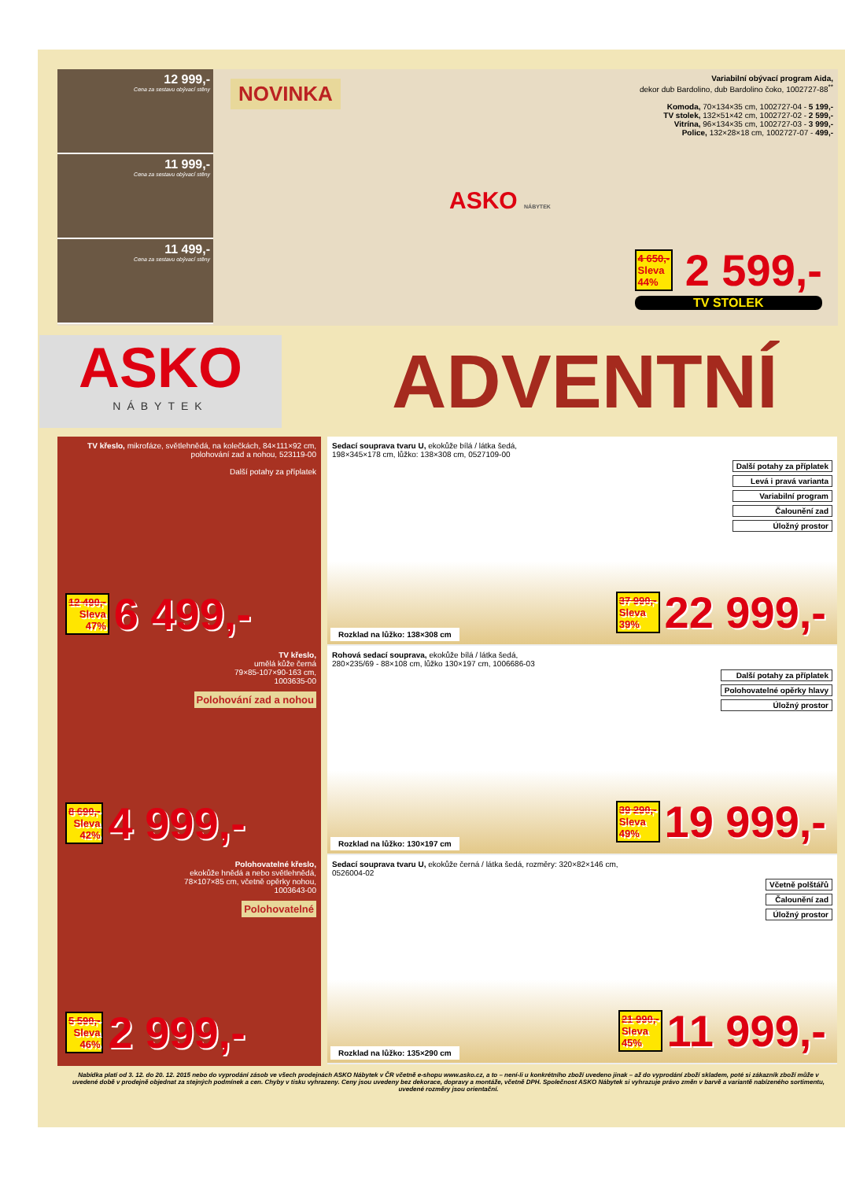12 999,-
Cena za sestavu obývací stěny
11 999,-
Cena za sestavu obývací stěny
11 499,-
Cena za sestavu obývací stěny
NOVINKA
Variabilní obývací program Aida,
dekor dub Bardolino, dub Bardolino čoko, 1002727-88<sup>**</sup>
Komoda, 70×134×35 cm, 1002727-04 - 5 199,-
TV stolek, 132×51×42 cm, 1002727-02 - 2 599,-
Vitrína, 96×134×35 cm, 1002727-03 - 3 999,-
Police, 132×28×18 cm, 1002727-07 - 499,-
ASKO NÁBYTEK
4 650,-
Sleva
44% 2 599,-
TV STOLEK
ASKO
NÁBYTEK
ADVENTNÍ
TV křeslo, mikrofáze, světlehnědá, na kolečkách, 84×111×92 cm, polohování zad a nohou, 523119-00
Další potahy za příplatek
12 490,-
Sleva
47% 6 499,-
TV křeslo,
umělá kůže černá
79×85-107×90-163 cm,
1003635-00
Polohování zad a nohou
8 690,-
Sleva
42% 4 999,-
Polohovatelné křeslo,
ekokůže hnědá a nebo světlehnědá,
78×107×85 cm, včetně opěrky nohou,
1003643-00
Polohovatelné
5 590,-
Sleva
46% 2 999,-
Sedací souprava tvaru U, ekokůže bílá / látka šedá,
198×345×178 cm, lůžko: 138×308 cm, 0527109-00
Další potahy za příplatek
Levá i pravá varianta
Variabilní program
Čalounění zad
Úložný prostor
Rozklad na lůžko: 138×308 cm
37 990,-
Sleva
39% 22 999,-
Rohová sedací souprava, ekokůže bílá / látka šedá,
280×235/69 - 88×108 cm, lůžko 130×197 cm, 1006686-03
Další potahy za příplatek
Polohovatelné opěrky hlavy
Úložný prostor
Rozklad na lůžko: 130×197 cm
39 290,-
Sleva
49% 19 999,-
Sedací souprava tvaru U, ekokůže černá / látka šedá, rozměry: 320×82×146 cm,
0526004-02
Včetně polštářů
Čalounění zad
Úložný prostor
Rozklad na lůžko: 135×290 cm
21 990,-
Sleva
45% 11 999,-
Nabídka platí od 3. 12. do 20. 12. 2015 nebo do vyprodání zásob ve všech prodejnách ASKO Nábytek v ČR včetně e-shopu www.asko.cz, a to – není-li u konkrétního zboží uvedeno jinak – až do vyprodání zboží skladem, poté si zákazník zboží může v uvedené době v prodejně objednat za stejných podmínek a cen. Chyby v tisku vyhrazeny. Ceny jsou uvedeny bez dekorace, dopravy a montáže, včetně DPH. Společnost ASKO Nábytek si vyhrazuje právo změn v barvě a variantě nabízeného sortimentu, uvedené rozměry jsou orientační.